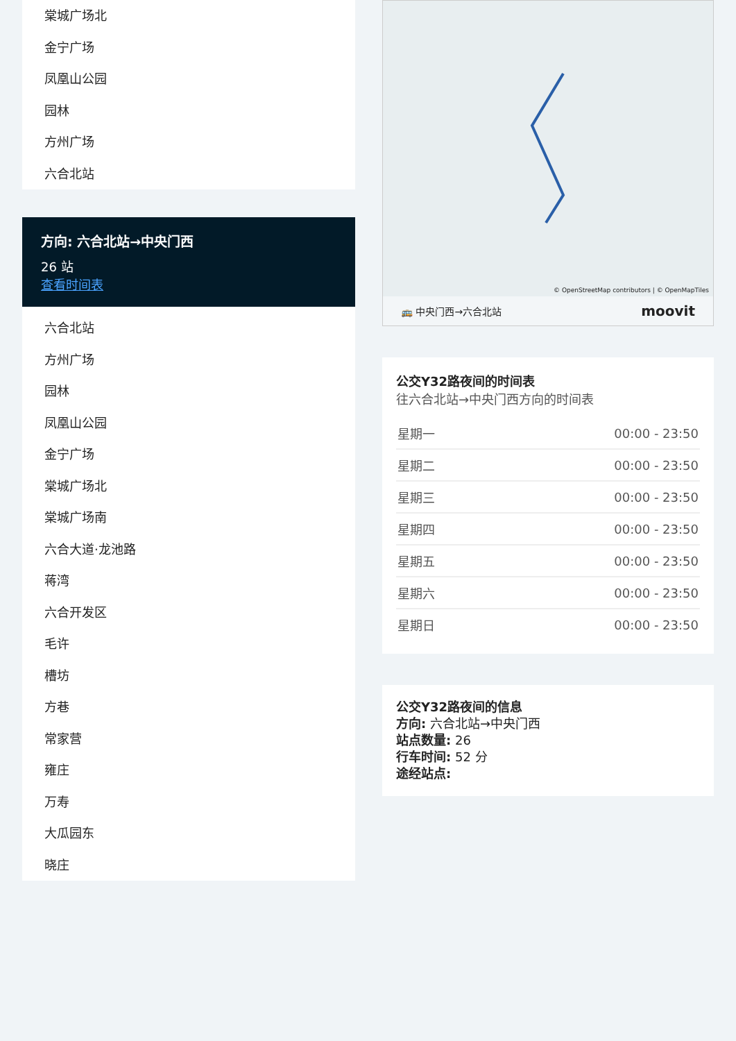棠城广场北
金宁广场
凤凰山公园
园林
方州广场
六合北站
方向: 六合北站→中央门西
26 站
查看时间表
六合北站
方州广场
园林
凤凰山公园
金宁广场
棠城广场北
棠城广场南
六合大道·龙池路
蒋湾
六合开发区
毛许
槽坊
方巷
常家营
雍庄
万寿
大瓜园东
晓庄
© OpenStreetMap contributors | © OpenMapTiles
🚌 中央门西→六合北站 moovit
公交Y32路夜间的时间表
往六合北站→中央门西方向的时间表
| 星期一 | 00:00 - 23:50 |
| 星期二 | 00:00 - 23:50 |
| 星期三 | 00:00 - 23:50 |
| 星期四 | 00:00 - 23:50 |
| 星期五 | 00:00 - 23:50 |
| 星期六 | 00:00 - 23:50 |
| 星期日 | 00:00 - 23:50 |
公交Y32路夜间的信息
方向: 六合北站→中央门西
站点数量: 26
行车时间: 52 分
途经站点: